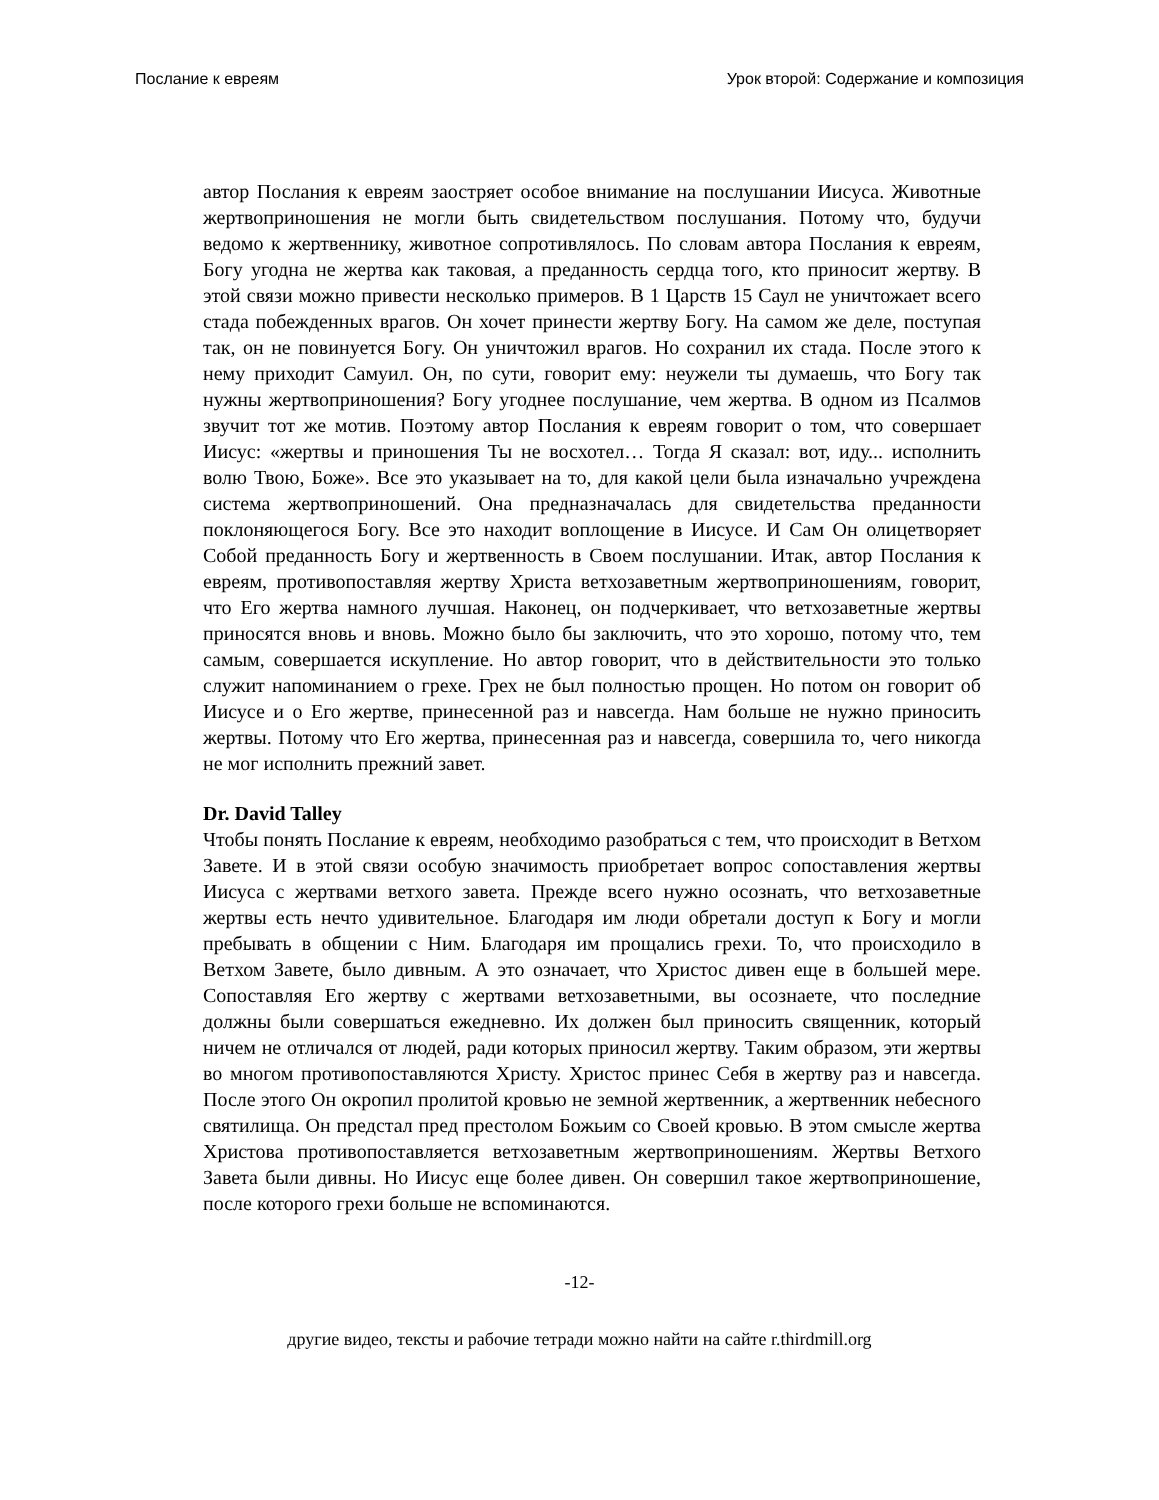Послание к евреям Урок второй: Содержание и композиция
автор Послания к евреям заостряет особое внимание на послушании Иисуса. Животные жертвоприношения не могли быть свидетельством послушания. Потому что, будучи ведомо к жертвеннику, животное сопротивлялось. По словам автора Послания к евреям, Богу угодна не жертва как таковая, а преданность сердца того, кто приносит жертву. В этой связи можно привести несколько примеров. В 1 Царств 15 Саул не уничтожает всего стада побежденных врагов. Он хочет принести жертву Богу. На самом же деле, поступая так, он не повинуется Богу. Он уничтожил врагов. Но сохранил их стада. После этого к нему приходит Самуил. Он, по сути, говорит ему: неужели ты думаешь, что Богу так нужны жертвоприношения? Богу угоднее послушание, чем жертва. В одном из Псалмов звучит тот же мотив. Поэтому автор Послания к евреям говорит о том, что совершает Иисус: «жертвы и приношения Ты не восхотел… Тогда Я сказал: вот, иду... исполнить волю Твою, Боже». Все это указывает на то, для какой цели была изначально учреждена система жертвоприношений. Она предназначалась для свидетельства преданности поклоняющегося Богу. Все это находит воплощение в Иисусе. И Сам Он олицетворяет Собой преданность Богу и жертвенность в Своем послушании. Итак, автор Послания к евреям, противопоставляя жертву Христа ветхозаветным жертвоприношениям, говорит, что Его жертва намного лучшая. Наконец, он подчеркивает, что ветхозаветные жертвы приносятся вновь и вновь. Можно было бы заключить, что это хорошо, потому что, тем самым, совершается искупление. Но автор говорит, что в действительности это только служит напоминанием о грехе. Грех не был полностью прощен. Но потом он говорит об Иисусе и о Его жертве, принесенной раз и навсегда. Нам больше не нужно приносить жертвы. Потому что Его жертва, принесенная раз и навсегда, совершила то, чего никогда не мог исполнить прежний завет.
Dr. David Talley
Чтобы понять Послание к евреям, необходимо разобраться с тем, что происходит в Ветхом Завете. И в этой связи особую значимость приобретает вопрос сопоставления жертвы Иисуса с жертвами ветхого завета. Прежде всего нужно осознать, что ветхозаветные жертвы есть нечто удивительное. Благодаря им люди обретали доступ к Богу и могли пребывать в общении с Ним. Благодаря им прощались грехи. То, что происходило в Ветхом Завете, было дивным. А это означает, что Христос дивен еще в большей мере. Сопоставляя Его жертву с жертвами ветхозаветными, вы осознаете, что последние должны были совершаться ежедневно. Их должен был приносить священник, который ничем не отличался от людей, ради которых приносил жертву. Таким образом, эти жертвы во многом противопоставляются Христу. Христос принес Себя в жертву раз и навсегда. После этого Он окропил пролитой кровью не земной жертвенник, а жертвенник небесного святилища. Он предстал пред престолом Божьим со Своей кровью. В этом смысле жертва Христова противопоставляется ветхозаветным жертвоприношениям. Жертвы Ветхого Завета были дивны. Но Иисус еще более дивен. Он совершил такое жертвоприношение, после которого грехи больше не вспоминаются.
-12-
другие видео, тексты и рабочие тетради можно найти на сайте r.thirdmill.org